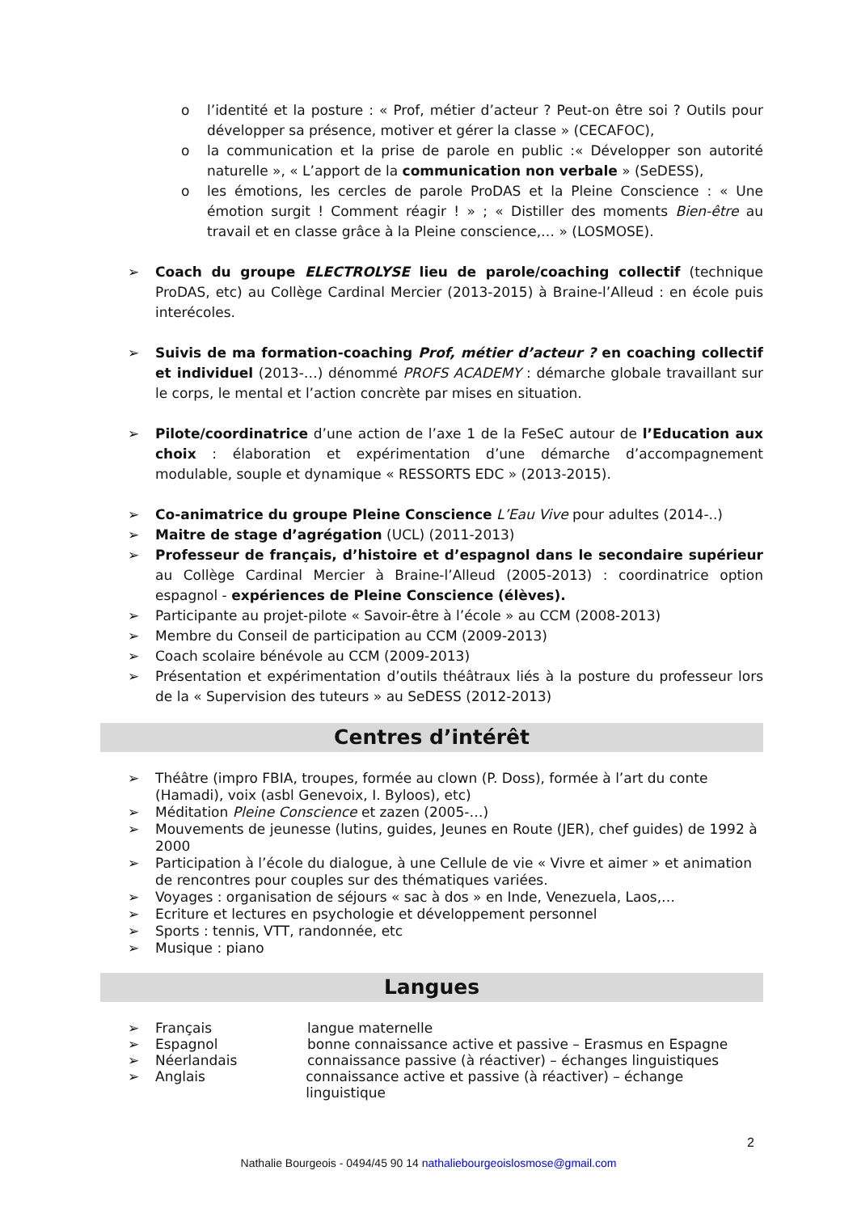o l’identité et la posture : « Prof, métier d’acteur ? Peut-on être soi ? Outils pour développer sa présence, motiver et gérer la classe » (CECAFOC),
o la communication et la prise de parole en public :« Développer son autorité naturelle », « L’apport de la communication non verbale » (SeDESS),
o les émotions, les cercles de parole ProDAS et la Pleine Conscience : « Une émotion surgit ! Comment réagir ! » ; « Distiller des moments Bien-être au travail et en classe grâce à la Pleine conscience,… » (LOSMOSE).
➢ Coach du groupe ELECTROLYSE lieu de parole/coaching collectif (technique ProDAS, etc) au Collège Cardinal Mercier (2013-2015) à Braine-l’Alleud : en école puis interécoles.
➢ Suivis de ma formation-coaching Prof, métier d’acteur ? en coaching collectif et individuel (2013-…) dénommé PROFS ACADEMY : démarche globale travaillant sur le corps, le mental et l’action concrète par mises en situation.
➢ Pilote/coordinatrice d’une action de l’axe 1 de la FeSeC autour de l’Education aux choix : élaboration et expérimentation d’une démarche d’accompagnement modulable, souple et dynamique « RESSORTS EDC » (2013-2015).
➢ Co-animatrice du groupe Pleine Conscience L’Eau Vive pour adultes (2014-..)
➢ Maitre de stage d’agrégation (UCL) (2011-2013)
➢ Professeur de français, d’histoire et d’espagnol dans le secondaire supérieur au Collège Cardinal Mercier à Braine-l’Alleud (2005-2013) : coordinatrice option espagnol - expériences de Pleine Conscience (élèves).
➢ Participante au projet-pilote « Savoir-être à l’école » au CCM (2008-2013)
➢ Membre du Conseil de participation au CCM (2009-2013)
➢ Coach scolaire bénévole au CCM (2009-2013)
➢ Présentation et expérimentation d’outils théâtraux liés à la posture du professeur lors de la « Supervision des tuteurs » au SeDESS (2012-2013)
Centres d’intérêt
➢ Théâtre (impro FBIA, troupes, formée au clown (P. Doss), formée à l’art du conte (Hamadi), voix (asbl Genevoix, I. Byloos), etc)
➢ Méditation Pleine Conscience et zazen (2005-…)
➢ Mouvements de jeunesse (lutins, guides, Jeunes en Route (JER), chef guides) de 1992 à 2000
➢ Participation à l’école du dialogue, à une Cellule de vie « Vivre et aimer » et animation de rencontres pour couples sur des thématiques variées.
➢ Voyages : organisation de séjours « sac à dos » en Inde, Venezuela, Laos,…
➢ Ecriture et lectures en psychologie et développement personnel
➢ Sports : tennis, VTT, randonnée, etc
➢ Musique : piano
Langues
➢ Français langue maternelle
➢ Espagnol bonne connaissance active et passive – Erasmus en Espagne
➢ Néerlandais connaissance passive (à réactiver) – échanges linguistiques
➢ Anglais connaissance active et passive (à réactiver) – échange linguistique
2
Nathalie Bourgeois - 0494/45 90 14 nathaliebourgeoislosmose@gmail.com